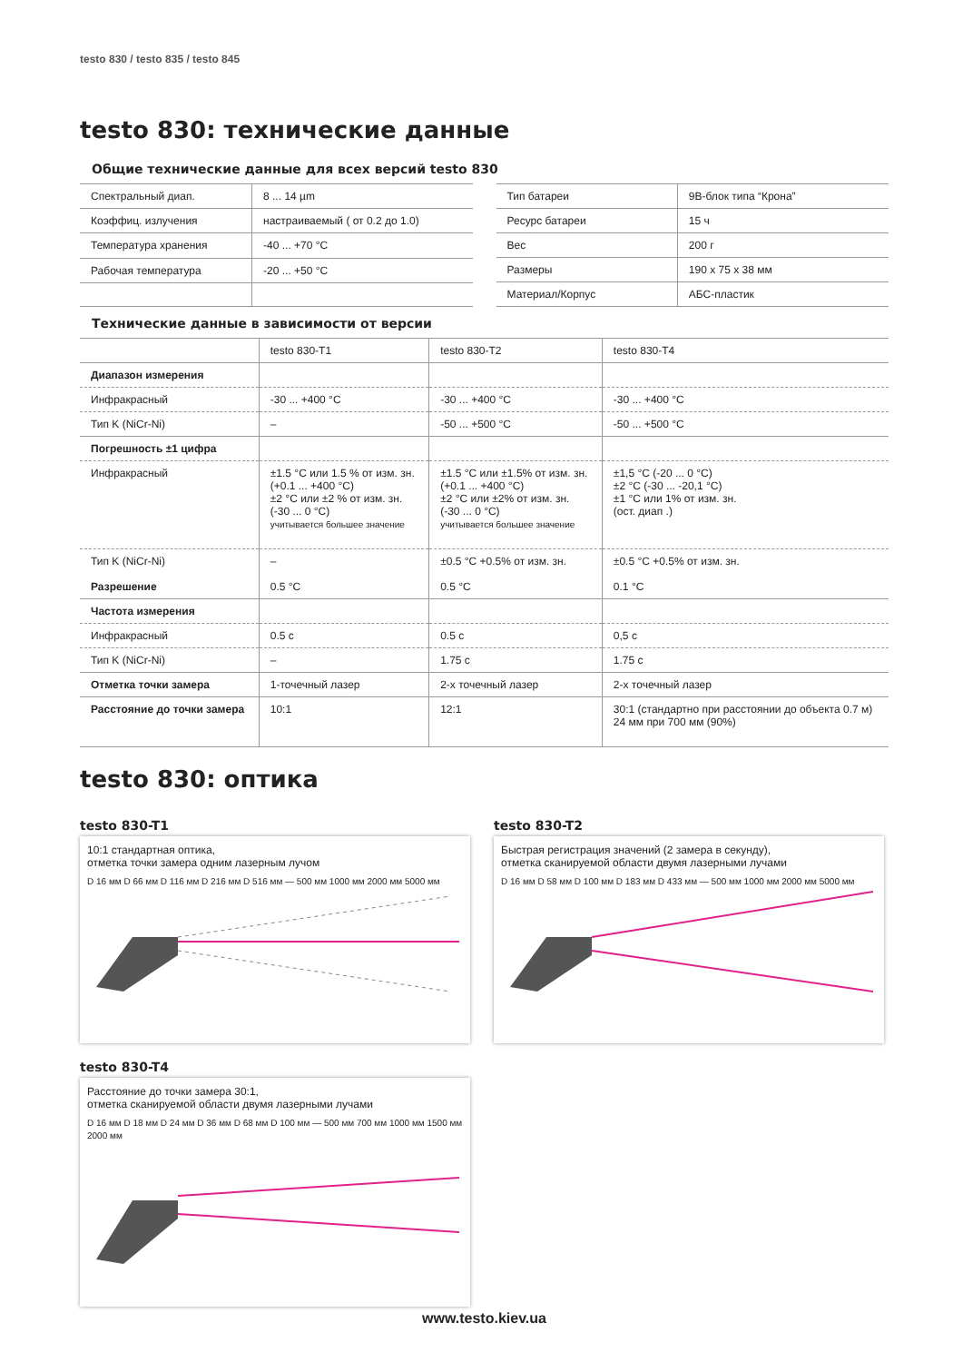testo 830 / testo 835 / testo 845
testo 830: технические данные
Общие технические данные для всех версий testo 830
| Спектральный диап. | 8 ... 14 µm |
| Коэффиц. излучения | настраиваемый ( от 0.2 до 1.0) |
| Температура хранения | -40 ... +70 °C |
| Рабочая температура | -20 ... +50 °C |
| Тип батареи | 9В-блок типа “Крона” |
| Ресурс батареи | 15 ч |
| Вес | 200 г |
| Размеры | 190 x 75 x 38 мм |
| Материал/Корпус | АБС-пластик |
Технические данные в зависимости от версии
| | testo 830-T1 | testo 830-T2 | testo 830-T4 |
| --- | --- | --- | --- |
| Диапазон измерения | | | |
| Инфракрасный | -30 ... +400 °C | -30 ... +400 °C | -30 ... +400 °C |
| Тип K (NiCr-Ni) | – | -50 ... +500 °C | -50 ... +500 °C |
| Погрешность ±1 цифра | | | |
| Инфракрасный | ±1.5 °C или 1.5 % от изм. зн. (+0.1 ... +400 °C) ±2 °C или ±2 % от изм. зн. (-30 ... 0 °C) учитывается большее значение | ±1.5 °C или ±1.5% от изм. зн. (+0.1 ... +400 °C) ±2 °C или ±2% от изм. зн. (-30 ... 0 °C) учитывается большее значение | ±1,5 °C (-20 ... 0 °C) ±2 °C (-30 ... -20,1 °C) ±1 °C или 1% от изм. зн. (ост. диап .) |
| Тип K (NiCr-Ni) Разрешение | – 0.5 °C | ±0.5 °C +0.5% от изм. зн. 0.5 °C | ±0.5 °C +0.5% от изм. зн. 0.1 °C |
| Частота измерения | | | |
| Инфракрасный | 0.5 с | 0.5 с | 0,5 с |
| Тип K (NiCr-Ni) | – | 1.75 с | 1.75 с |
| Отметка точки замера | 1-точечный лазер | 2-х точечный лазер | 2-х точечный лазер |
| Расстояние до точки замера | 10:1 | 12:1 | 30:1 (стандартно при расстоянии до объекта 0.7 м) 24 мм при 700 мм (90%) |
testo 830: оптика
testo 830-T1
10:1 стандартная оптика,
отметка точки замера одним лазерным лучом
D 16 мм D 66 мм D 116 мм D 216 мм D 516 мм — 500 мм 1000 мм 2000 мм 5000 мм
testo 830-T2
Быстрая регистрация значений (2 замера в секунду),
отметка сканируемой области двумя лазерными лучами
D 16 мм D 58 мм D 100 мм D 183 мм D 433 мм — 500 мм 1000 мм 2000 мм 5000 мм
testo 830-T4
Расстояние до точки замера 30:1,
отметка сканируемой области двумя лазерными лучами
D 16 мм D 18 мм D 24 мм D 36 мм D 68 мм D 100 мм — 500 мм 700 мм 1000 мм 1500 мм 2000 мм
www.testo.kiev.ua